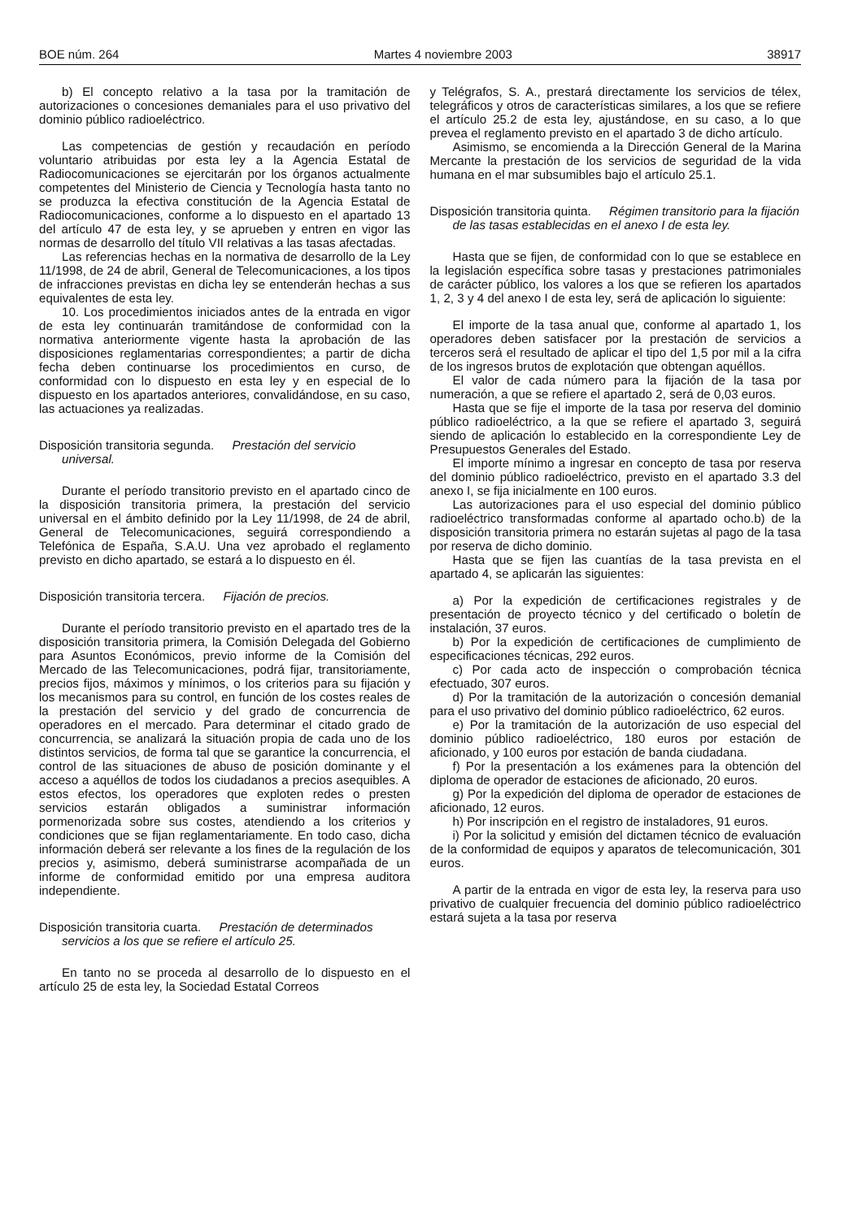BOE núm. 264 Martes 4 noviembre 2003 38917
b) El concepto relativo a la tasa por la tramitación de autorizaciones o concesiones demaniales para el uso privativo del dominio público radioeléctrico.
Las competencias de gestión y recaudación en período voluntario atribuidas por esta ley a la Agencia Estatal de Radiocomunicaciones se ejercitarán por los órganos actualmente competentes del Ministerio de Ciencia y Tecnología hasta tanto no se produzca la efectiva constitución de la Agencia Estatal de Radiocomunicaciones, conforme a lo dispuesto en el apartado 13 del artículo 47 de esta ley, y se aprueben y entren en vigor las normas de desarrollo del título VII relativas a las tasas afectadas.
Las referencias hechas en la normativa de desarrollo de la Ley 11/1998, de 24 de abril, General de Telecomunicaciones, a los tipos de infracciones previstas en dicha ley se entenderán hechas a sus equivalentes de esta ley.
10. Los procedimientos iniciados antes de la entrada en vigor de esta ley continuarán tramitándose de conformidad con la normativa anteriormente vigente hasta la aprobación de las disposiciones reglamentarias correspondientes; a partir de dicha fecha deben continuarse los procedimientos en curso, de conformidad con lo dispuesto en esta ley y en especial de lo dispuesto en los apartados anteriores, convalidándose, en su caso, las actuaciones ya realizadas.
Disposición transitoria segunda. Prestación del servicio universal.
Durante el período transitorio previsto en el apartado cinco de la disposición transitoria primera, la prestación del servicio universal en el ámbito definido por la Ley 11/1998, de 24 de abril, General de Telecomunicaciones, seguirá correspondiendo a Telefónica de España, S.A.U. Una vez aprobado el reglamento previsto en dicho apartado, se estará a lo dispuesto en él.
Disposición transitoria tercera. Fijación de precios.
Durante el período transitorio previsto en el apartado tres de la disposición transitoria primera, la Comisión Delegada del Gobierno para Asuntos Económicos, previo informe de la Comisión del Mercado de las Telecomunicaciones, podrá fijar, transitoriamente, precios fijos, máximos y mínimos, o los criterios para su fijación y los mecanismos para su control, en función de los costes reales de la prestación del servicio y del grado de concurrencia de operadores en el mercado. Para determinar el citado grado de concurrencia, se analizará la situación propia de cada uno de los distintos servicios, de forma tal que se garantice la concurrencia, el control de las situaciones de abuso de posición dominante y el acceso a aquéllos de todos los ciudadanos a precios asequibles. A estos efectos, los operadores que exploten redes o presten servicios estarán obligados a suministrar información pormenorizada sobre sus costes, atendiendo a los criterios y condiciones que se fijan reglamentariamente. En todo caso, dicha información deberá ser relevante a los fines de la regulación de los precios y, asimismo, deberá suministrarse acompañada de un informe de conformidad emitido por una empresa auditora independiente.
Disposición transitoria cuarta. Prestación de determinados servicios a los que se refiere el artículo 25.
En tanto no se proceda al desarrollo de lo dispuesto en el artículo 25 de esta ley, la Sociedad Estatal Correos
y Telégrafos, S. A., prestará directamente los servicios de télex, telegráficos y otros de características similares, a los que se refiere el artículo 25.2 de esta ley, ajustándose, en su caso, a lo que prevea el reglamento previsto en el apartado 3 de dicho artículo.
Asimismo, se encomienda a la Dirección General de la Marina Mercante la prestación de los servicios de seguridad de la vida humana en el mar subsumibles bajo el artículo 25.1.
Disposición transitoria quinta. Régimen transitorio para la fijación de las tasas establecidas en el anexo I de esta ley.
Hasta que se fijen, de conformidad con lo que se establece en la legislación específica sobre tasas y prestaciones patrimoniales de carácter público, los valores a los que se refieren los apartados 1, 2, 3 y 4 del anexo I de esta ley, será de aplicación lo siguiente:
El importe de la tasa anual que, conforme al apartado 1, los operadores deben satisfacer por la prestación de servicios a terceros será el resultado de aplicar el tipo del 1,5 por mil a la cifra de los ingresos brutos de explotación que obtengan aquéllos.
El valor de cada número para la fijación de la tasa por numeración, a que se refiere el apartado 2, será de 0,03 euros.
Hasta que se fije el importe de la tasa por reserva del dominio público radioeléctrico, a la que se refiere el apartado 3, seguirá siendo de aplicación lo establecido en la correspondiente Ley de Presupuestos Generales del Estado.
El importe mínimo a ingresar en concepto de tasa por reserva del dominio público radioeléctrico, previsto en el apartado 3.3 del anexo I, se fija inicialmente en 100 euros.
Las autorizaciones para el uso especial del dominio público radioeléctrico transformadas conforme al apartado ocho.b) de la disposición transitoria primera no estarán sujetas al pago de la tasa por reserva de dicho dominio.
Hasta que se fijen las cuantías de la tasa prevista en el apartado 4, se aplicarán las siguientes:
a) Por la expedición de certificaciones registrales y de presentación de proyecto técnico y del certificado o boletín de instalación, 37 euros.
b) Por la expedición de certificaciones de cumplimiento de especificaciones técnicas, 292 euros.
c) Por cada acto de inspección o comprobación técnica efectuado, 307 euros.
d) Por la tramitación de la autorización o concesión demanial para el uso privativo del dominio público radioeléctrico, 62 euros.
e) Por la tramitación de la autorización de uso especial del dominio público radioeléctrico, 180 euros por estación de aficionado, y 100 euros por estación de banda ciudadana.
f) Por la presentación a los exámenes para la obtención del diploma de operador de estaciones de aficionado, 20 euros.
g) Por la expedición del diploma de operador de estaciones de aficionado, 12 euros.
h) Por inscripción en el registro de instaladores, 91 euros.
i) Por la solicitud y emisión del dictamen técnico de evaluación de la conformidad de equipos y aparatos de telecomunicación, 301 euros.
A partir de la entrada en vigor de esta ley, la reserva para uso privativo de cualquier frecuencia del dominio público radioeléctrico estará sujeta a la tasa por reserva